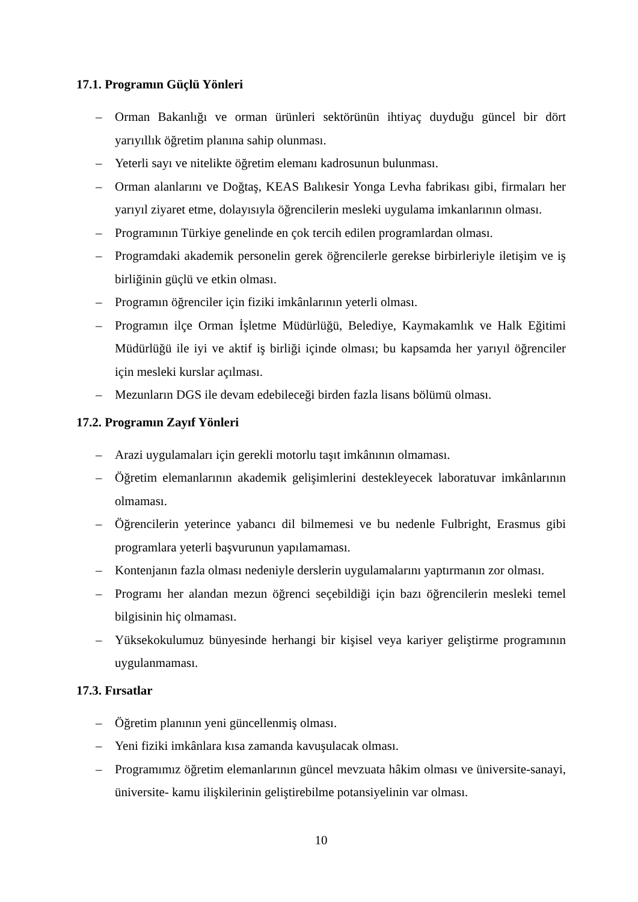17.1. Programın Güçlü Yönleri
– Orman Bakanlığı ve orman ürünleri sektörünün ihtiyaç duyduğu güncel bir dört yarıyıllık öğretim planına sahip olunması.
– Yeterli sayı ve nitelikte öğretim elemanı kadrosunun bulunması.
– Orman alanlarını ve Doğtaş, KEAS Balıkesir Yonga Levha fabrikası gibi, firmaları her yarıyıl ziyaret etme, dolayısıyla öğrencilerin mesleki uygulama imkanlarının olması.
– Programının Türkiye genelinde en çok tercih edilen programlardan olması.
– Programdaki akademik personelin gerek öğrencilerle gerekse birbirleriyle iletişim ve iş birliğinin güçlü ve etkin olması.
– Programın öğrenciler için fiziki imkânlarının yeterli olması.
– Programın ilçe Orman İşletme Müdürlüğü, Belediye, Kaymakamlık ve Halk Eğitimi Müdürlüğü ile iyi ve aktif iş birliği içinde olması; bu kapsamda her yarıyıl öğrenciler için mesleki kurslar açılması.
– Mezunların DGS ile devam edebileceği birden fazla lisans bölümü olması.
17.2. Programın Zayıf Yönleri
– Arazi uygulamaları için gerekli motorlu taşıt imkânının olmaması.
– Öğretim elemanlarının akademik gelişimlerini destekleyecek laboratuvar imkânlarının olmaması.
– Öğrencilerin yeterince yabancı dil bilmemesi ve bu nedenle Fulbright, Erasmus gibi programlara yeterli başvurunun yapılamaması.
– Kontenjanın fazla olması nedeniyle derslerin uygulamalarını yaptırmanın zor olması.
– Programı her alandan mezun öğrenci seçebildiği için bazı öğrencilerin mesleki temel bilgisinin hiç olmaması.
– Yüksekokulumuz bünyesinde herhangi bir kişisel veya kariyer geliştirme programının uygulanmaması.
17.3. Fırsatlar
– Öğretim planının yeni güncellenmiş olması.
– Yeni fiziki imkânlara kısa zamanda kavuşulacak olması.
– Programımız öğretim elemanlarının güncel mevzuata hâkim olması ve üniversite-sanayi, üniversite- kamu ilişkilerinin geliştirebilme potansiyelinin var olması.
10